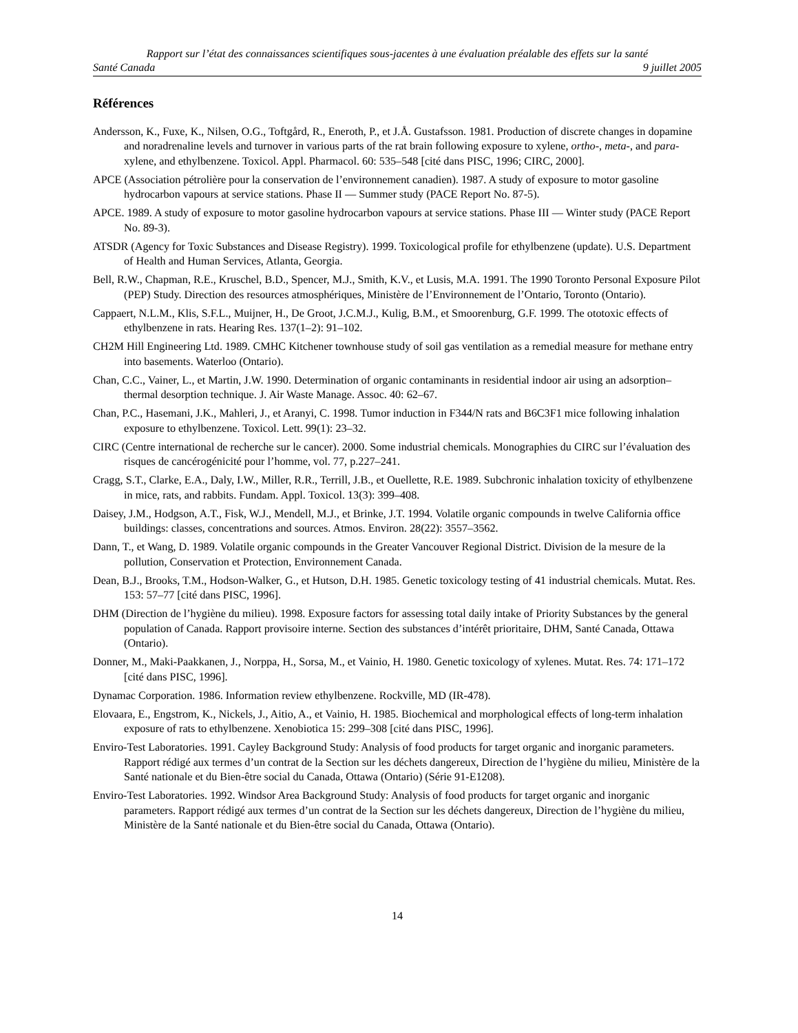Rapport sur l’état des connaissances scientifiques sous-jacentes à une évaluation préalable des effets sur la santé
Santé Canada 9 juillet 2005
Références
Andersson, K., Fuxe, K., Nilsen, O.G., Toftgård, R., Eneroth, P., et J.Å. Gustafsson. 1981. Production of discrete changes in dopamine and noradrenaline levels and turnover in various parts of the rat brain following exposure to xylene, ortho-, meta-, and para-xylene, and ethylbenzene. Toxicol. Appl. Pharmacol. 60: 535–548 [cité dans PISC, 1996; CIRC, 2000].
APCE (Association pétrolière pour la conservation de l’environnement canadien). 1987. A study of exposure to motor gasoline hydrocarbon vapours at service stations. Phase II — Summer study (PACE Report No. 87-5).
APCE. 1989. A study of exposure to motor gasoline hydrocarbon vapours at service stations. Phase III — Winter study (PACE Report No. 89-3).
ATSDR (Agency for Toxic Substances and Disease Registry). 1999. Toxicological profile for ethylbenzene (update). U.S. Department of Health and Human Services, Atlanta, Georgia.
Bell, R.W., Chapman, R.E., Kruschel, B.D., Spencer, M.J., Smith, K.V., et Lusis, M.A. 1991. The 1990 Toronto Personal Exposure Pilot (PEP) Study. Direction des resources atmosphériques, Ministère de l’Environnement de l’Ontario, Toronto (Ontario).
Cappaert, N.L.M., Klis, S.F.L., Muijner, H., De Groot, J.C.M.J., Kulig, B.M., et Smoorenburg, G.F. 1999. The ototoxic effects of ethylbenzene in rats. Hearing Res. 137(1–2): 91–102.
CH2M Hill Engineering Ltd. 1989. CMHC Kitchener townhouse study of soil gas ventilation as a remedial measure for methane entry into basements. Waterloo (Ontario).
Chan, C.C., Vainer, L., et Martin, J.W. 1990. Determination of organic contaminants in residential indoor air using an adsorption–thermal desorption technique. J. Air Waste Manage. Assoc. 40: 62–67.
Chan, P.C., Hasemani, J.K., Mahleri, J., et Aranyi, C. 1998. Tumor induction in F344/N rats and B6C3F1 mice following inhalation exposure to ethylbenzene. Toxicol. Lett. 99(1): 23–32.
CIRC (Centre international de recherche sur le cancer). 2000. Some industrial chemicals. Monographies du CIRC sur l’évaluation des risques de cancérogénicité pour l’homme, vol. 77, p.227–241.
Cragg, S.T., Clarke, E.A., Daly, I.W., Miller, R.R., Terrill, J.B., et Ouellette, R.E. 1989. Subchronic inhalation toxicity of ethylbenzene in mice, rats, and rabbits. Fundam. Appl. Toxicol. 13(3): 399–408.
Daisey, J.M., Hodgson, A.T., Fisk, W.J., Mendell, M.J., et Brinke, J.T. 1994. Volatile organic compounds in twelve California office buildings: classes, concentrations and sources. Atmos. Environ. 28(22): 3557–3562.
Dann, T., et Wang, D. 1989. Volatile organic compounds in the Greater Vancouver Regional District. Division de la mesure de la pollution, Conservation et Protection, Environnement Canada.
Dean, B.J., Brooks, T.M., Hodson-Walker, G., et Hutson, D.H. 1985. Genetic toxicology testing of 41 industrial chemicals. Mutat. Res. 153: 57–77 [cité dans PISC, 1996].
DHM (Direction de l’hygiène du milieu). 1998. Exposure factors for assessing total daily intake of Priority Substances by the general population of Canada. Rapport provisoire interne. Section des substances d’intérêt prioritaire, DHM, Santé Canada, Ottawa (Ontario).
Donner, M., Maki-Paakkanen, J., Norppa, H., Sorsa, M., et Vainio, H. 1980. Genetic toxicology of xylenes. Mutat. Res. 74: 171–172 [cité dans PISC, 1996].
Dynamac Corporation. 1986. Information review ethylbenzene. Rockville, MD (IR-478).
Elovaara, E., Engstrom, K., Nickels, J., Aitio, A., et Vainio, H. 1985. Biochemical and morphological effects of long-term inhalation exposure of rats to ethylbenzene. Xenobiotica 15: 299–308 [cité dans PISC, 1996].
Enviro-Test Laboratories. 1991. Cayley Background Study: Analysis of food products for target organic and inorganic parameters. Rapport rédigé aux termes d’un contrat de la Section sur les déchets dangereux, Direction de l’hygiène du milieu, Ministère de la Santé nationale et du Bien-être social du Canada, Ottawa (Ontario) (Série 91-E1208).
Enviro-Test Laboratories. 1992. Windsor Area Background Study: Analysis of food products for target organic and inorganic parameters. Rapport rédigé aux termes d’un contrat de la Section sur les déchets dangereux, Direction de l’hygiène du milieu, Ministère de la Santé nationale et du Bien-être social du Canada, Ottawa (Ontario).
14